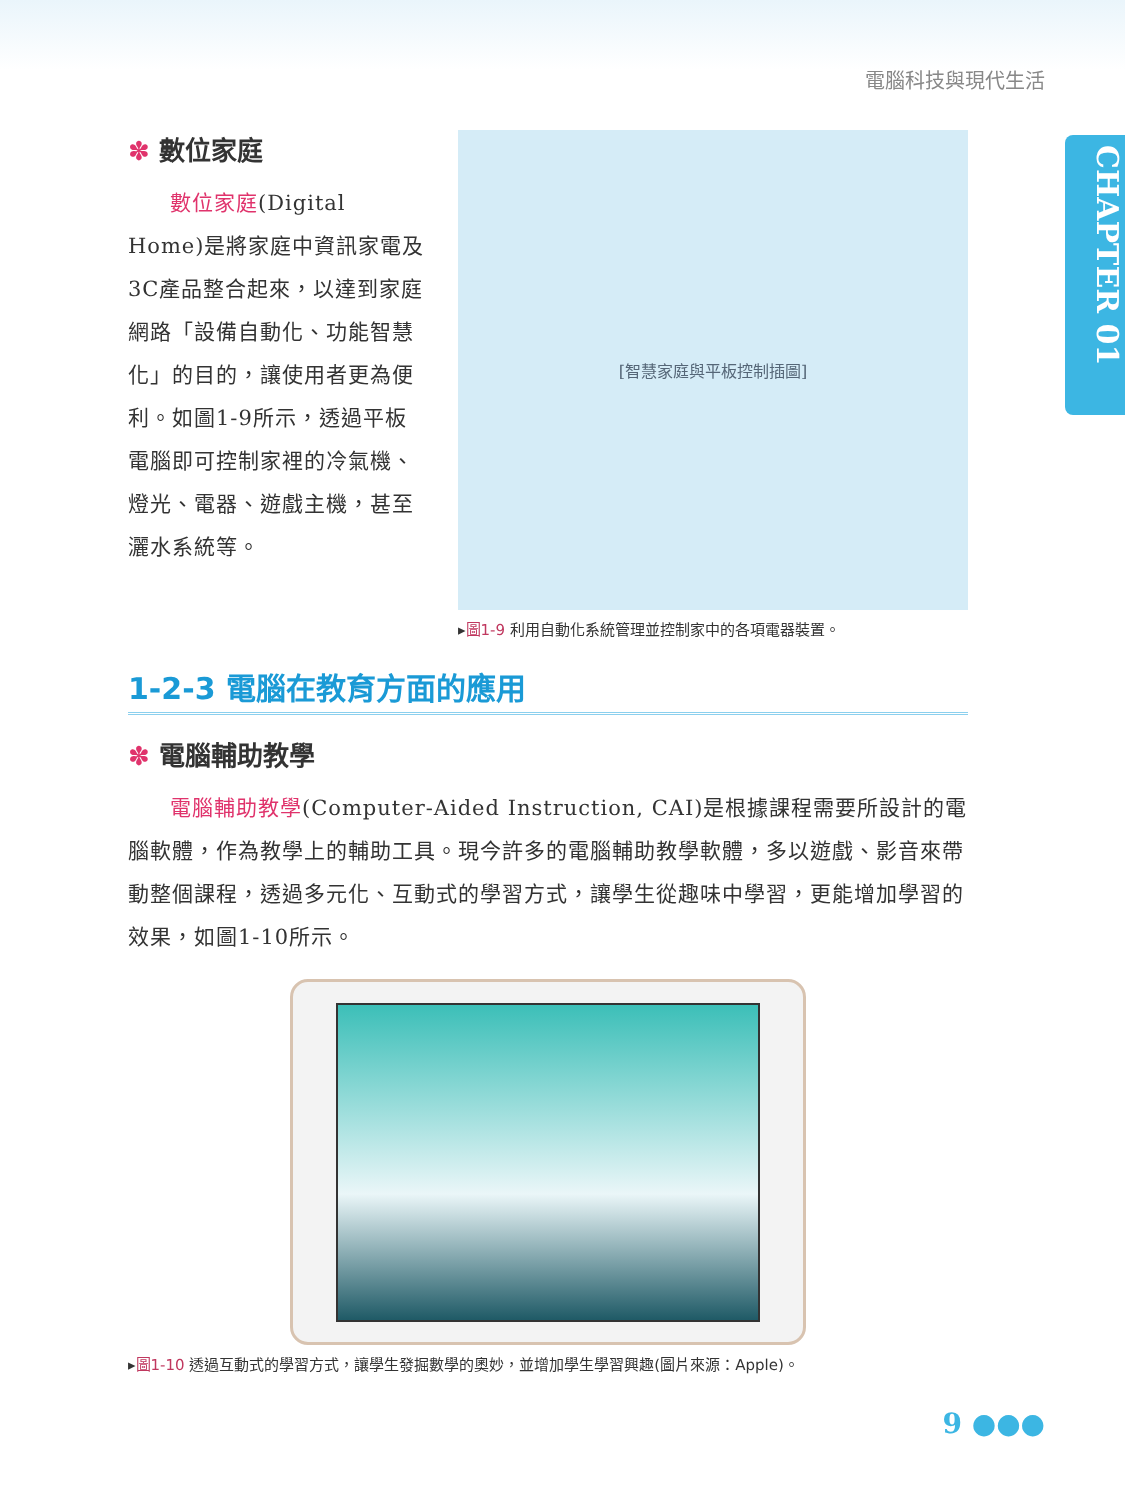電腦科技與現代生活
CHAPTER 01
✽ 數位家庭
數位家庭(Digital Home)是將家庭中資訊家電及3C產品整合起來，以達到家庭網路「設備自動化、功能智慧化」的目的，讓使用者更為便利。如圖1-9所示，透過平板電腦即可控制家裡的冷氣機、燈光、電器、遊戲主機，甚至灑水系統等。
[智慧家庭與平板控制插圖]
▸圖1-9 利用自動化系統管理並控制家中的各項電器裝置。
1-2-3 電腦在教育方面的應用
✽ 電腦輔助教學
電腦輔助教學(Computer-Aided Instruction, CAI)是根據課程需要所設計的電腦軟體，作為教學上的輔助工具。現今許多的電腦輔助教學軟體，多以遊戲、影音來帶動整個課程，透過多元化、互動式的學習方式，讓學生從趣味中學習，更能增加學習的效果，如圖1-10所示。
▸圖1-10 透過互動式的學習方式，讓學生發掘數學的奧妙，並增加學生學習興趣(圖片來源：Apple)。
9 ●●●